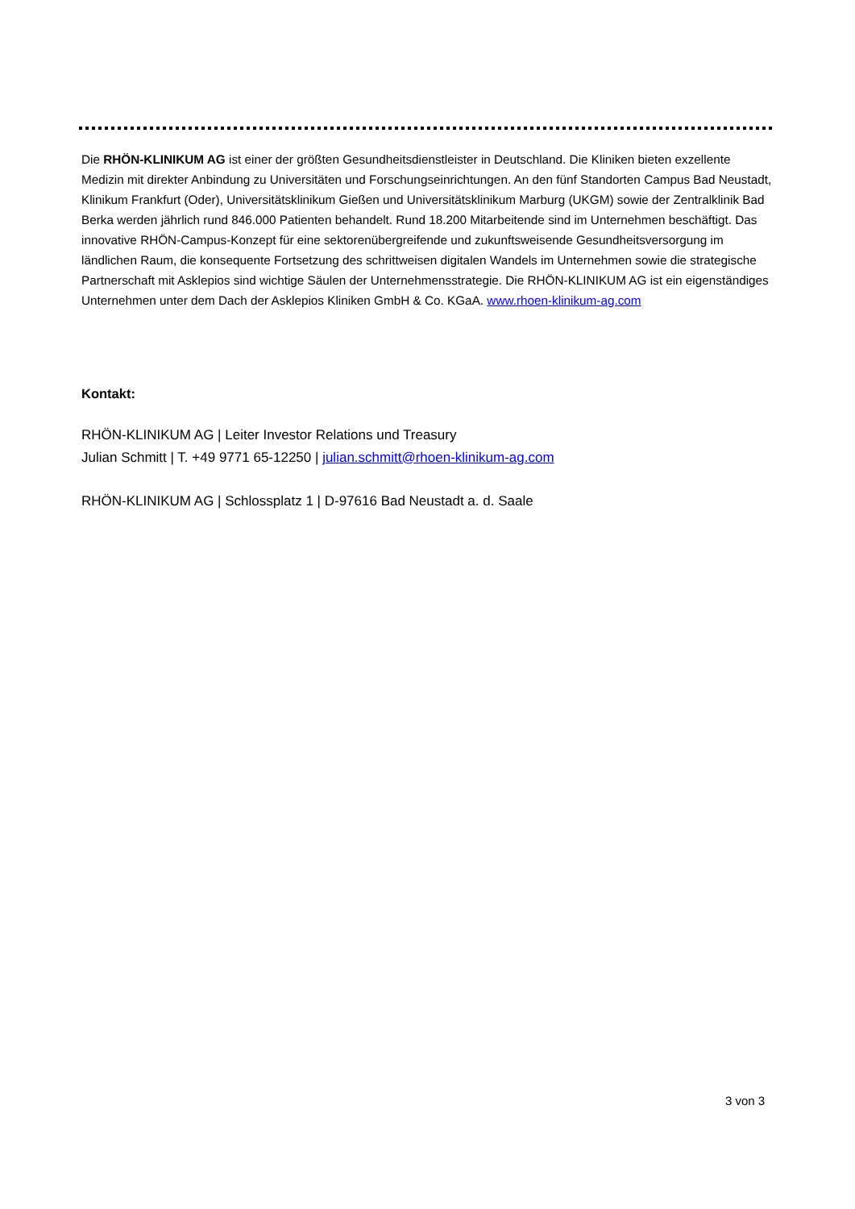Die RHÖN-KLINIKUM AG ist einer der größten Gesundheitsdienstleister in Deutschland. Die Kliniken bieten exzellente Medizin mit direkter Anbindung zu Universitäten und Forschungseinrichtungen. An den fünf Standorten Campus Bad Neustadt, Klinikum Frankfurt (Oder), Universitätsklinikum Gießen und Universitätsklinikum Marburg (UKGM) sowie der Zentralklinik Bad Berka werden jährlich rund 846.000 Patienten behandelt. Rund 18.200 Mitarbeitende sind im Unternehmen beschäftigt. Das innovative RHÖN-Campus-Konzept für eine sektorenübergreifende und zukunftsweisende Gesundheitsversorgung im ländlichen Raum, die konsequente Fortsetzung des schrittweisen digitalen Wandels im Unternehmen sowie die strategische Partnerschaft mit Asklepios sind wichtige Säulen der Unternehmensstrategie. Die RHÖN-KLINIKUM AG ist ein eigenständiges Unternehmen unter dem Dach der Asklepios Kliniken GmbH & Co. KGaA. www.rhoen-klinikum-ag.com
Kontakt:
RHÖN-KLINIKUM AG | Leiter Investor Relations und Treasury
Julian Schmitt | T. +49 9771 65-12250 | julian.schmitt@rhoen-klinikum-ag.com
RHÖN-KLINIKUM AG | Schlossplatz 1 | D-97616 Bad Neustadt a. d. Saale
3 von 3